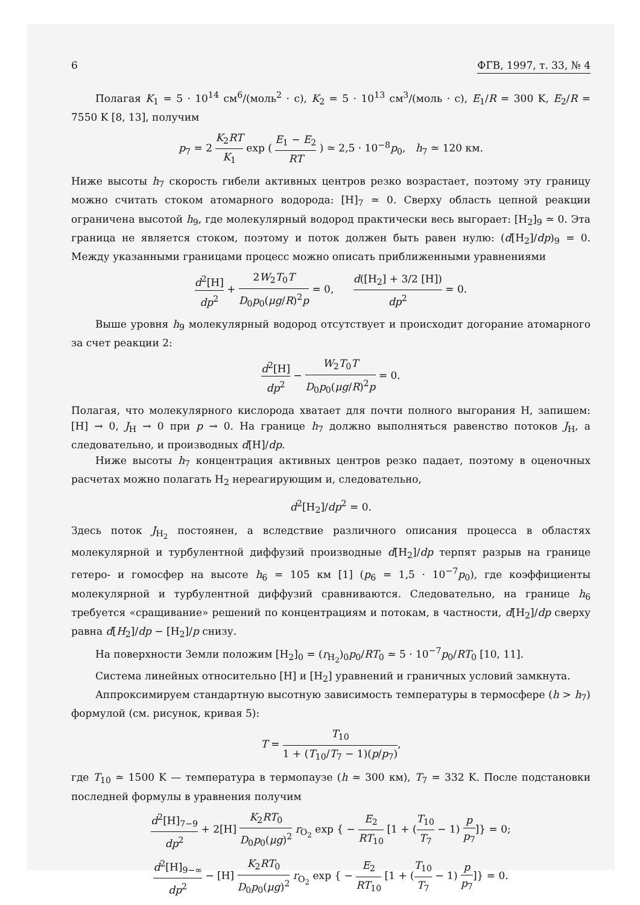6 ФГВ, 1997, т. 33, № 4
Полагая K<sub>1</sub> = 5 · 10<sup>14</sup> см<sup>6</sup>/(моль<sup>2</sup> · с), K<sub>2</sub> = 5 · 10<sup>13</sup> см<sup>3</sup>/(моль · с), E<sub>1</sub>/R = 300 K, E<sub>2</sub>/R = 7550 K [8, 13], получим
p<sub>7</sub> = 2 K<sub>2</sub>RT K<sub>1</sub> exp ( E<sub>1</sub> − E<sub>2</sub> RT ) ≃ 2,5 · 10<sup>−8</sup>p<sub>0</sub>, h<sub>7</sub> ≃ 120 км.
Ниже высоты h<sub>7</sub> скорость гибели активных центров резко возрастает, поэтому эту границу можно считать стоком атомарного водорода: [H]<sub>7</sub> ≃ 0. Сверху область цепной реакции ограничена высотой h<sub>9</sub>, где молекулярный водород практически весь выгорает: [H<sub>2</sub>]<sub>9</sub> ≃ 0. Эта граница не является стоком, поэтому и поток должен быть равен нулю: (d[H<sub>2</sub>]/dp)<sub>9</sub> = 0. Между указанными границами процесс можно описать приближенными уравнениями
d<sup>2</sup>[H] dp<sup>2</sup> + 2W<sub>2</sub>T<sub>0</sub>T D<sub>0</sub>p<sub>0</sub>(μg/R)<sup>2</sup>p = 0, d([H<sub>2</sub>] + 3/2 [H]) dp<sup>2</sup> = 0.
Выше уровня h<sub>9</sub> молекулярный водород отсутствует и происходит догорание атомарного за счет реакции 2:
d<sup>2</sup>[H] dp<sup>2</sup> − W<sub>2</sub>T<sub>0</sub>T D<sub>0</sub>p<sub>0</sub>(μg/R)<sup>2</sup>p = 0.
Полагая, что молекулярного кислорода хватает для почти полного выгорания H, запишем: [H] → 0, J<sub>H</sub> → 0 при p → 0. На границе h<sub>7</sub> должно выполняться равенство потоков J<sub>H</sub>, а следовательно, и производных d[H]/dp.
Ниже высоты h<sub>7</sub> концентрация активных центров резко падает, поэтому в оценочных расчетах можно полагать H<sub>2</sub> нереагирующим и, следовательно,
d<sup>2</sup>[H<sub>2</sub>]/dp<sup>2</sup> = 0.
Здесь поток J<sub>H<sub>2</sub></sub> постоянен, а вследствие различного описания процесса в областях молекулярной и турбулентной диффузий производные d[H<sub>2</sub>]/dp терпят разрыв на границе гетеро- и гомосфер на высоте h<sub>6</sub> = 105 км [1] (p<sub>6</sub> = 1,5 · 10<sup>−7</sup>p<sub>0</sub>), где коэффициенты молекулярной и турбулентной диффузий сравниваются. Следовательно, на границе h<sub>6</sub> требуется «сращивание» решений по концентрациям и потокам, в частности, d[H<sub>2</sub>]/dp сверху равна d[H<sub>2</sub>]/dp − [H<sub>2</sub>]/p снизу.
На поверхности Земли положим [H<sub>2</sub>]<sub>0</sub> = (r<sub>H<sub>2</sub></sub>)<sub>0</sub>p<sub>0</sub>/RT<sub>0</sub> ≃ 5 · 10<sup>−7</sup>p<sub>0</sub>/RT<sub>0</sub> [10, 11].
Система линейных относительно [H] и [H<sub>2</sub>] уравнений и граничных условий замкнута.
Аппроксимируем стандартную высотную зависимость температуры в термосфере (h > h<sub>7</sub>) формулой (см. рисунок, кривая 5):
T = T<sub>10</sub> 1 + (T<sub>10</sub>/T<sub>7</sub> − 1)(p/p<sub>7</sub>),
где T<sub>10</sub> ≃ 1500 K — температура в термопаузе (h ≃ 300 км), T<sub>7</sub> = 332 K. После подстановки последней формулы в уравнения получим
d<sup>2</sup>[H]<sub>7−9</sub> dp<sup>2</sup> + 2[H] K<sub>2</sub>RT<sub>0</sub> D<sub>0</sub>p<sub>0</sub>(μg)<sup>2</sup> r<sub>O<sub>2</sub></sub> exp { − E<sub>2</sub> RT<sub>10</sub> [1 + (T<sub>10</sub> T<sub>7</sub> − 1) p p<sub>7</sub>]} = 0;
d<sup>2</sup>[H]<sub>9−∞</sub> dp<sup>2</sup> − [H] K<sub>2</sub>RT<sub>0</sub> D<sub>0</sub>p<sub>0</sub>(μg)<sup>2</sup> r<sub>O<sub>2</sub></sub> exp { − E<sub>2</sub> RT<sub>10</sub> [1 + (T<sub>10</sub> T<sub>7</sub> − 1) p p<sub>7</sub>]} = 0.